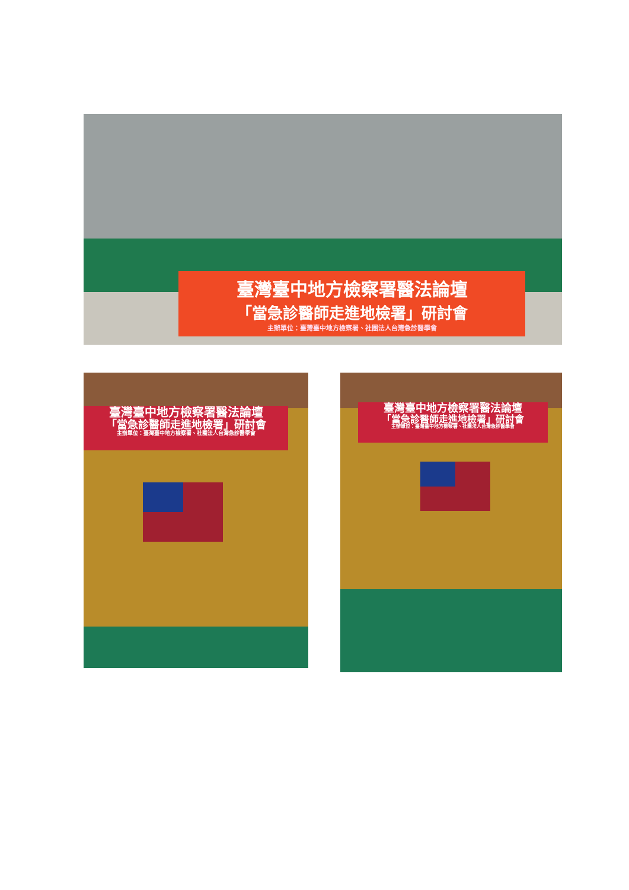臺灣臺中地方檢察署醫法論壇
「當急診醫師走進地檢署」研討會
主辦單位：臺灣臺中地方檢察署、社團法人台灣急診醫學會
臺灣臺中地方檢察署醫法論壇
「當急診醫師走進地檢署」研討會
主辦單位：臺灣臺中地方檢察署、社團法人台灣急診醫學會
臺灣臺中地方檢察署醫法論壇
「當急診醫師走進地檢署」研討會
主辦單位：臺灣臺中地方檢察署、社團法人台灣急診醫學會